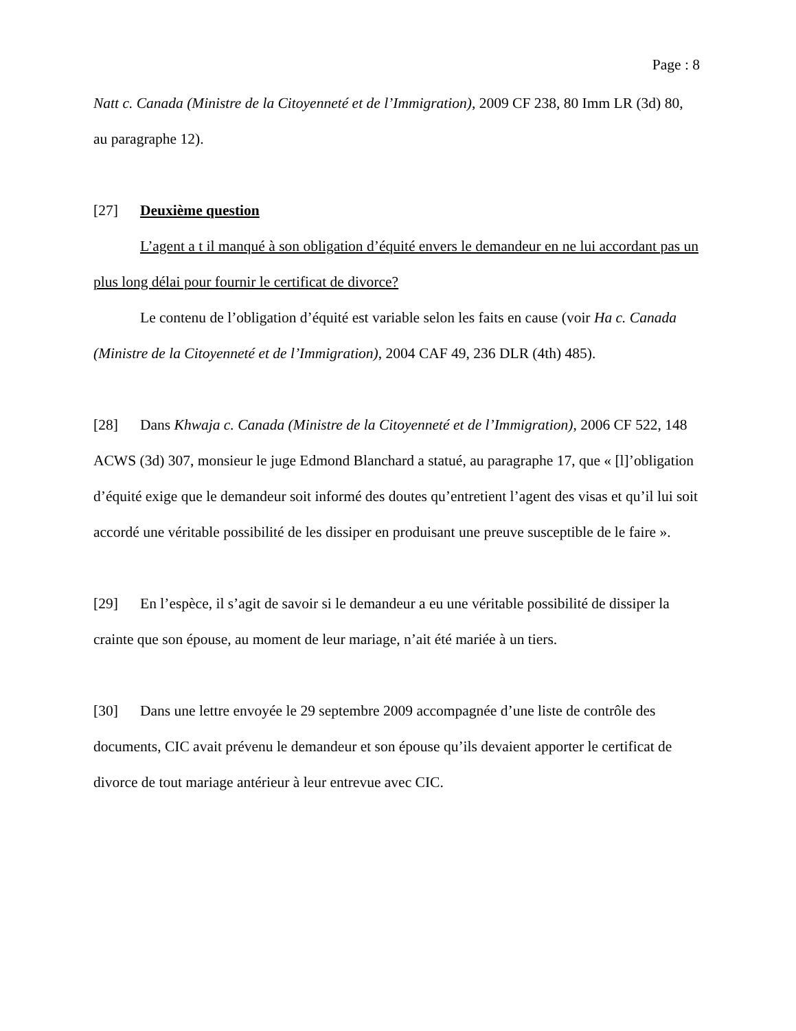Page : 8
Natt c. Canada (Ministre de la Citoyenneté et de l’Immigration), 2009 CF 238, 80 Imm LR (3d) 80, au paragraphe 12).
[27] Deuxième question
L’agent a t il manqué à son obligation d’équité envers le demandeur en ne lui accordant pas un plus long délai pour fournir le certificat de divorce?
Le contenu de l’obligation d’équité est variable selon les faits en cause (voir Ha c. Canada (Ministre de la Citoyenneté et de l’Immigration), 2004 CAF 49, 236 DLR (4th) 485).
[28] Dans Khwaja c. Canada (Ministre de la Citoyenneté et de l’Immigration), 2006 CF 522, 148 ACWS (3d) 307, monsieur le juge Edmond Blanchard a statué, au paragraphe 17, que « [l]’obligation d’équité exige que le demandeur soit informé des doutes qu’entretient l’agent des visas et qu’il lui soit accordé une véritable possibilité de les dissiper en produisant une preuve susceptible de le faire ».
[29] En l’espèce, il s’agit de savoir si le demandeur a eu une véritable possibilité de dissiper la crainte que son épouse, au moment de leur mariage, n’ait été mariée à un tiers.
[30] Dans une lettre envoyée le 29 septembre 2009 accompagnée d’une liste de contrôle des documents, CIC avait prévenu le demandeur et son épouse qu’ils devaient apporter le certificat de divorce de tout mariage antérieur à leur entrevue avec CIC.